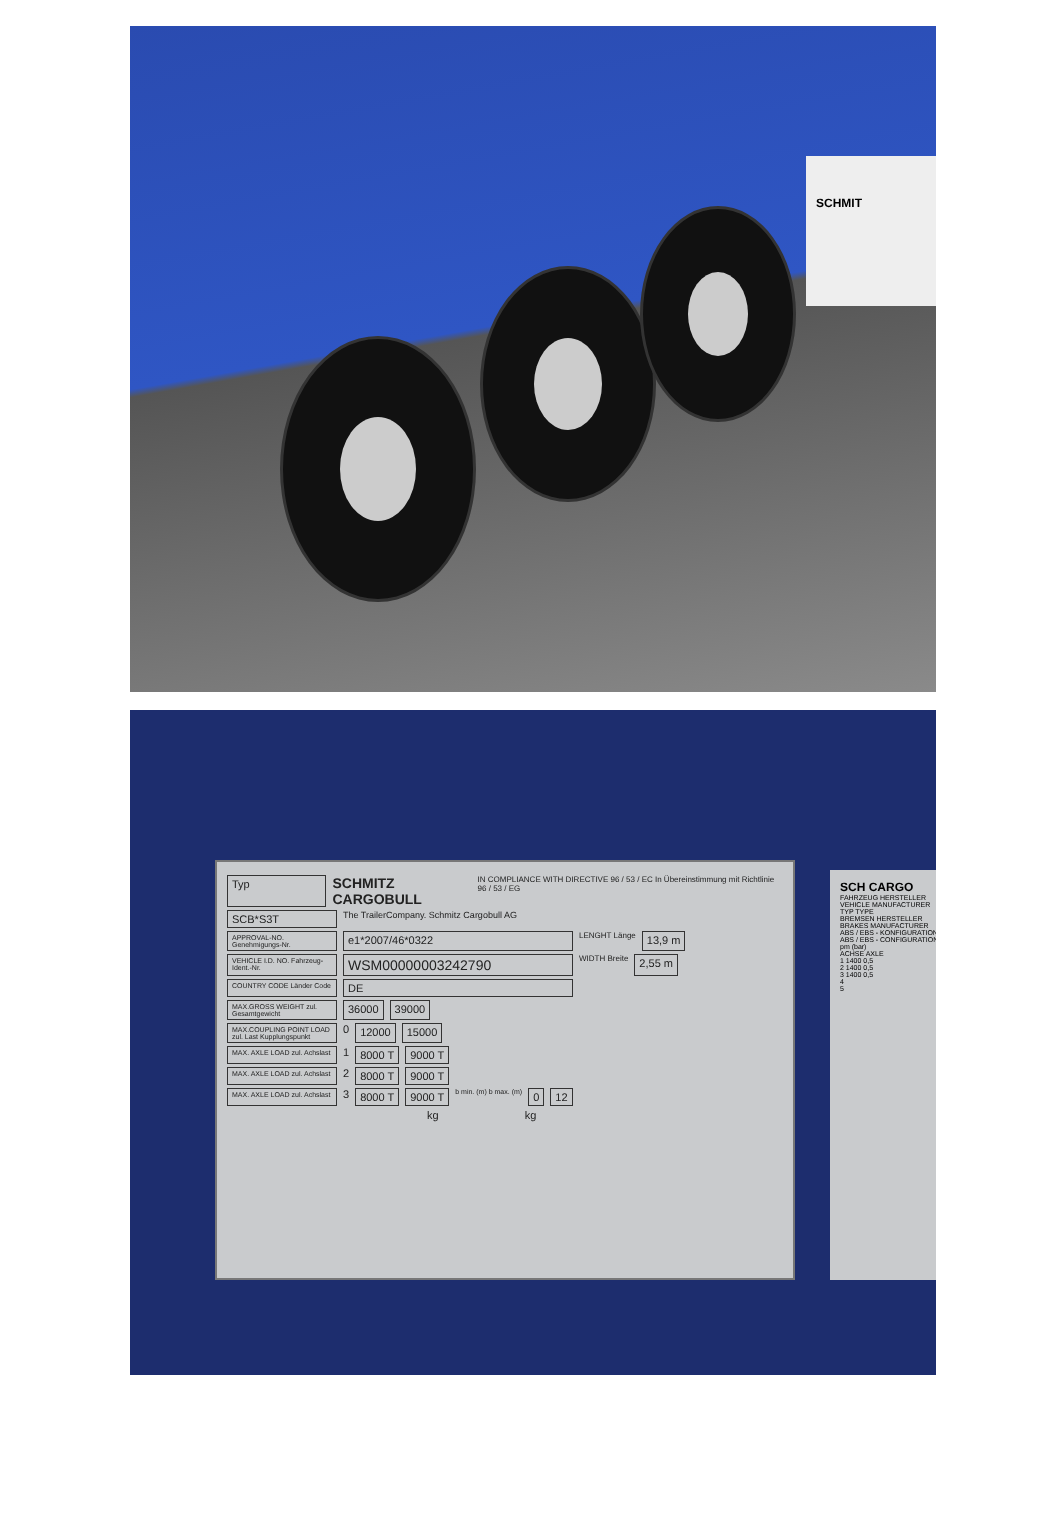SCHMIT
Typ
SCHMITZ CARGOBULL
IN COMPLIANCE WITH DIRECTIVE 96 / 53 / EC In Übereinstimmung mit Richtlinie 96 / 53 / EG
SCB*S3T
The TrailerCompany. Schmitz Cargobull AG
APPROVAL-NO. Genehmigungs-Nr.
e1*2007/46*0322
LENGHT Länge
13,9 m
VEHICLE I.D. NO. Fahrzeug-Ident.-Nr.
WSM00000003242790
WIDTH Breite
2,55 m
COUNTRY CODE Länder Code
DE
MAX.GROSS WEIGHT zul. Gesamtgewicht
36000 39000
MAX.COUPLING POINT LOAD zul. Last Kupplungspunkt
0 12000 15000
MAX. AXLE LOAD zul. Achslast
1 8000 T 9000 T
MAX. AXLE LOAD zul. Achslast
2 8000 T 9000 T
MAX. AXLE LOAD zul. Achslast
3 8000 T 9000 T
b min. (m) b max. (m)
0 12
kg kg
SCH CARGO
FAHRZEUG HERSTELLER VEHICLE MANUFACTURER
TYP TYPE
BREMSEN HERSTELLER BRAKES MANUFACTURER
ABS / EBS - KONFIGURATION
ABS / EBS - CONFIGURATION
pm (bar)
ACHSE AXLE
1 1400 0,5
2 1400 0,5
3 1400 0,5
4
5